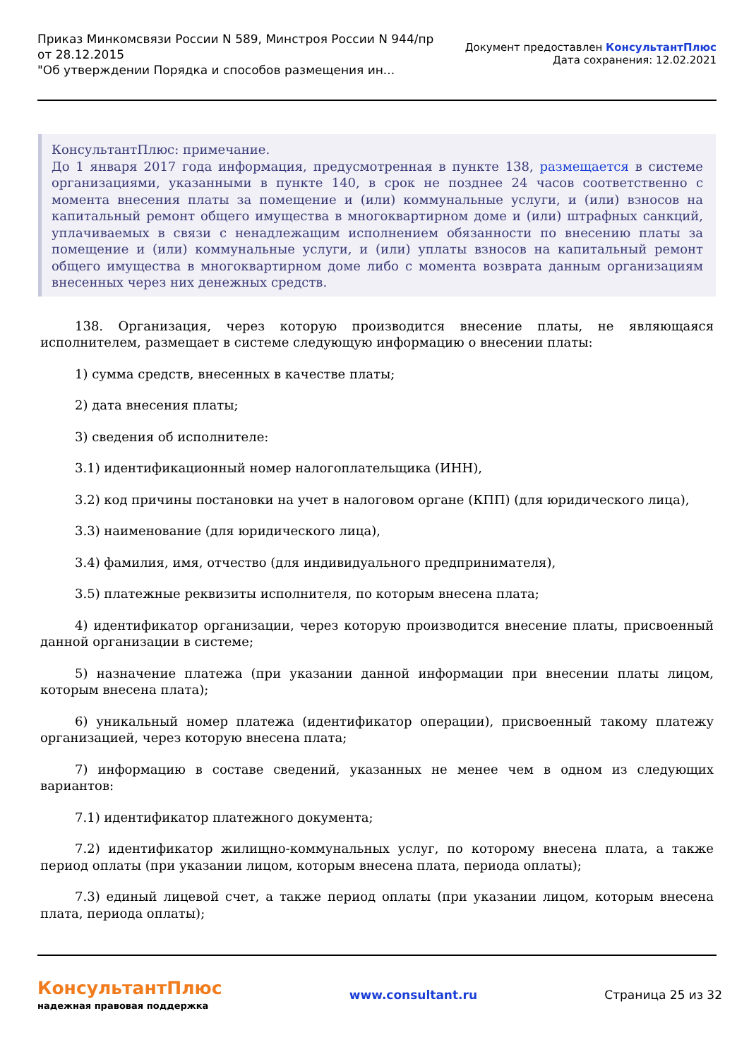Приказ Минкомсвязи России N 589, Минстроя России N 944/пр
от 28.12.2015
"Об утверждении Порядка и способов размещения ин...
Документ предоставлен КонсультантПлюс
Дата сохранения: 12.02.2021
КонсультантПлюс: примечание.
До 1 января 2017 года информация, предусмотренная в пункте 138, размещается в системе организациями, указанными в пункте 140, в срок не позднее 24 часов соответственно с момента внесения платы за помещение и (или) коммунальные услуги, и (или) взносов на капитальный ремонт общего имущества в многоквартирном доме и (или) штрафных санкций, уплачиваемых в связи с ненадлежащим исполнением обязанности по внесению платы за помещение и (или) коммунальные услуги, и (или) уплаты взносов на капитальный ремонт общего имущества в многоквартирном доме либо с момента возврата данным организациям внесенных через них денежных средств.
138. Организация, через которую производится внесение платы, не являющаяся исполнителем, размещает в системе следующую информацию о внесении платы:
1) сумма средств, внесенных в качестве платы;
2) дата внесения платы;
3) сведения об исполнителе:
3.1) идентификационный номер налогоплательщика (ИНН),
3.2) код причины постановки на учет в налоговом органе (КПП) (для юридического лица),
3.3) наименование (для юридического лица),
3.4) фамилия, имя, отчество (для индивидуального предпринимателя),
3.5) платежные реквизиты исполнителя, по которым внесена плата;
4) идентификатор организации, через которую производится внесение платы, присвоенный данной организации в системе;
5) назначение платежа (при указании данной информации при внесении платы лицом, которым внесена плата);
6) уникальный номер платежа (идентификатор операции), присвоенный такому платежу организацией, через которую внесена плата;
7) информацию в составе сведений, указанных не менее чем в одном из следующих вариантов:
7.1) идентификатор платежного документа;
7.2) идентификатор жилищно-коммунальных услуг, по которому внесена плата, а также период оплаты (при указании лицом, которым внесена плата, периода оплаты);
7.3) единый лицевой счет, а также период оплаты (при указании лицом, которым внесена плата, периода оплаты);
КонсультантПлюс
надежная правовая поддержка
www.consultant.ru Страница 25 из 32